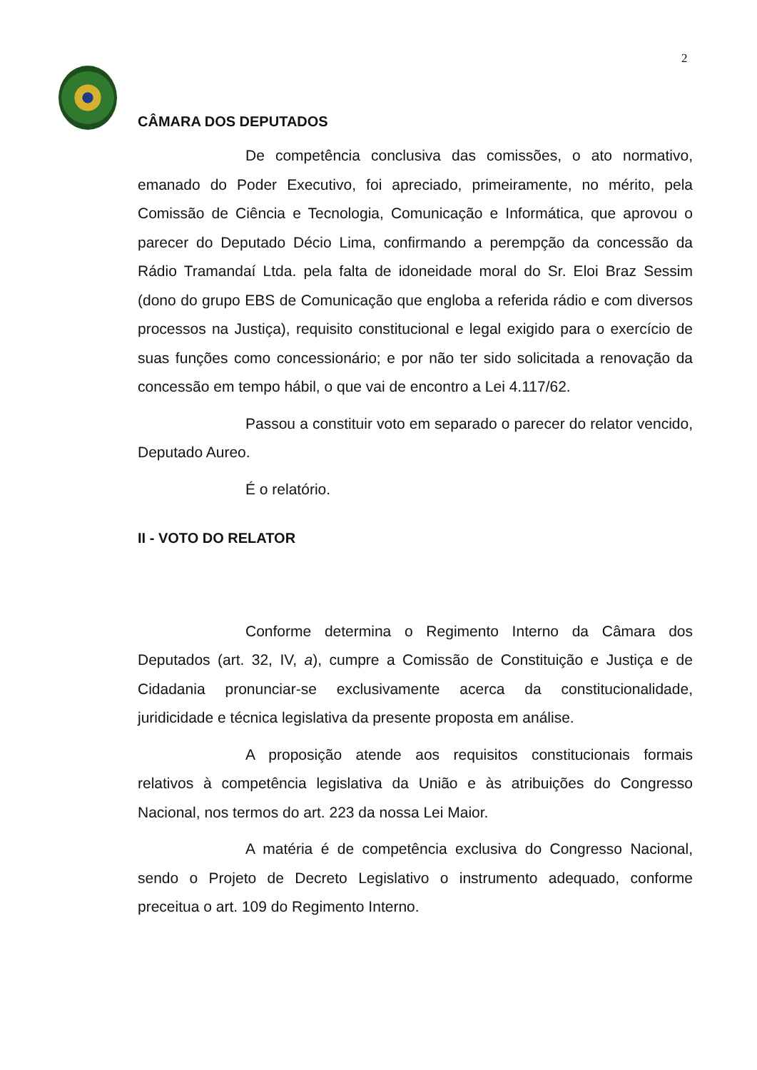2
CÂMARA DOS DEPUTADOS
De competência conclusiva das comissões, o ato normativo, emanado do Poder Executivo, foi apreciado, primeiramente, no mérito, pela Comissão de Ciência e Tecnologia, Comunicação e Informática, que aprovou o parecer do Deputado Décio Lima, confirmando a perempção da concessão da Rádio Tramandaí Ltda. pela falta de idoneidade moral do Sr. Eloi Braz Sessim (dono do grupo EBS de Comunicação que engloba a referida rádio e com diversos processos na Justiça), requisito constitucional e legal exigido para o exercício de suas funções como concessionário; e por não ter sido solicitada a renovação da concessão em tempo hábil, o que vai de encontro a Lei 4.117/62.
Passou a constituir voto em separado o parecer do relator vencido, Deputado Aureo.
É o relatório.
II - VOTO DO RELATOR
Conforme determina o Regimento Interno da Câmara dos Deputados (art. 32, IV, a), cumpre a Comissão de Constituição e Justiça e de Cidadania pronunciar-se exclusivamente acerca da constitucionalidade, juridicidade e técnica legislativa da presente proposta em análise.
A proposição atende aos requisitos constitucionais formais relativos à competência legislativa da União e às atribuições do Congresso Nacional, nos termos do art. 223 da nossa Lei Maior.
A matéria é de competência exclusiva do Congresso Nacional, sendo o Projeto de Decreto Legislativo o instrumento adequado, conforme preceitua o art. 109 do Regimento Interno.